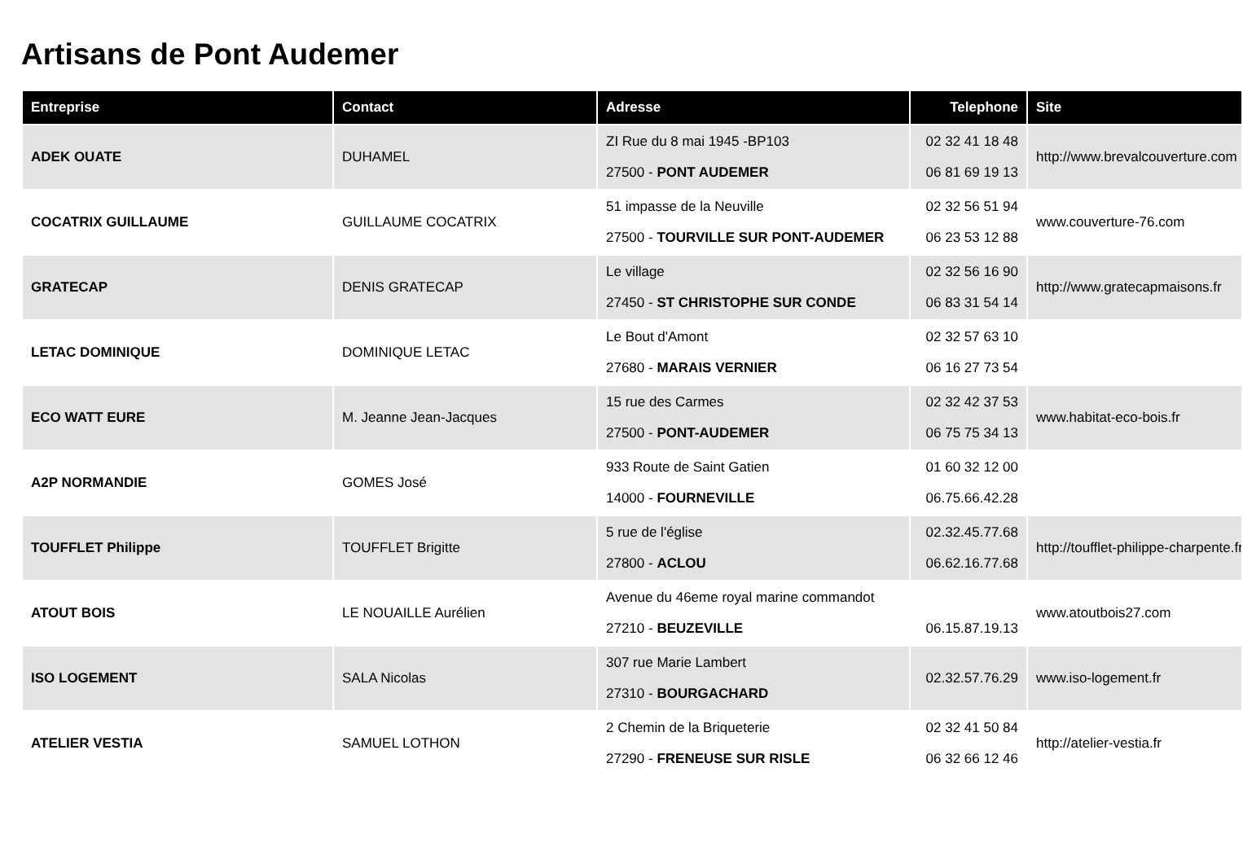Artisans de Pont Audemer
| Entreprise | Contact | Adresse | Telephone | Site |
| --- | --- | --- | --- | --- |
| ADEK OUATE | DUHAMEL | ZI Rue du 8 mai 1945 -BP103 27500 - PONT AUDEMER | 02 32 41 18 48 06 81 69 19 13 | http://www.brevalcouverture.com |
| COCATRIX GUILLAUME | GUILLAUME COCATRIX | 51 impasse de la Neuville 27500 - TOURVILLE SUR PONT-AUDEMER | 02 32 56 51 94 06 23 53 12 88 | www.couverture-76.com |
| GRATECAP | DENIS GRATECAP | Le village 27450 - ST CHRISTOPHE SUR CONDE | 02 32 56 16 90 06 83 31 54 14 | http://www.gratecapmaisons.fr |
| LETAC DOMINIQUE | DOMINIQUE LETAC | Le Bout d'Amont 27680 - MARAIS VERNIER | 02 32 57 63 10 06 16 27 73 54 | |
| ECO WATT EURE | M. Jeanne Jean-Jacques | 15 rue des Carmes 27500 - PONT-AUDEMER | 02 32 42 37 53 06 75 75 34 13 | www.habitat-eco-bois.fr |
| A2P NORMANDIE | GOMES José | 933 Route de Saint Gatien 14000 - FOURNEVILLE | 01 60 32 12 00 06.75.66.42.28 | |
| TOUFFLET Philippe | TOUFFLET Brigitte | 5 rue de l'église 27800 - ACLOU | 02.32.45.77.68 06.62.16.77.68 | http://toufflet-philippe-charpente.fr |
| ATOUT BOIS | LE NOUAILLE Aurélien | Avenue du 46eme royal marine commandot 27210 - BEUZEVILLE | 06.15.87.19.13 | www.atoutbois27.com |
| ISO LOGEMENT | SALA Nicolas | 307 rue Marie Lambert 27310 - BOURGACHARD | 02.32.57.76.29 | www.iso-logement.fr |
| ATELIER VESTIA | SAMUEL LOTHON | 2 Chemin de la Briqueterie 27290 - FRENEUSE SUR RISLE | 02 32 41 50 84 06 32 66 12 46 | http://atelier-vestia.fr |